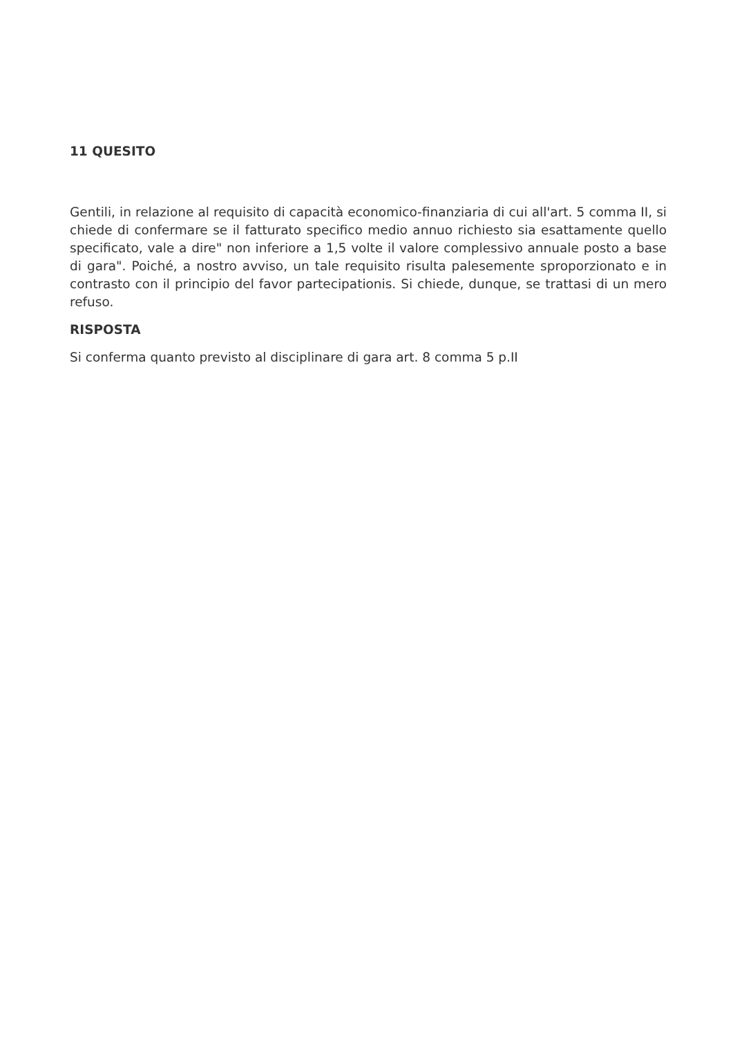11 QUESITO
Gentili, in relazione al requisito di capacità economico-finanziaria di cui all'art. 5 comma II, si chiede di confermare se il fatturato specifico medio annuo richiesto sia esattamente quello specificato, vale a dire" non inferiore a 1,5 volte il valore complessivo annuale posto a base di gara". Poiché, a nostro avviso, un tale requisito risulta palesemente sproporzionato e in contrasto con il principio del favor partecipationis. Si chiede, dunque, se trattasi di un mero refuso.
RISPOSTA
Si conferma quanto previsto al disciplinare di gara art. 8 comma 5 p.II